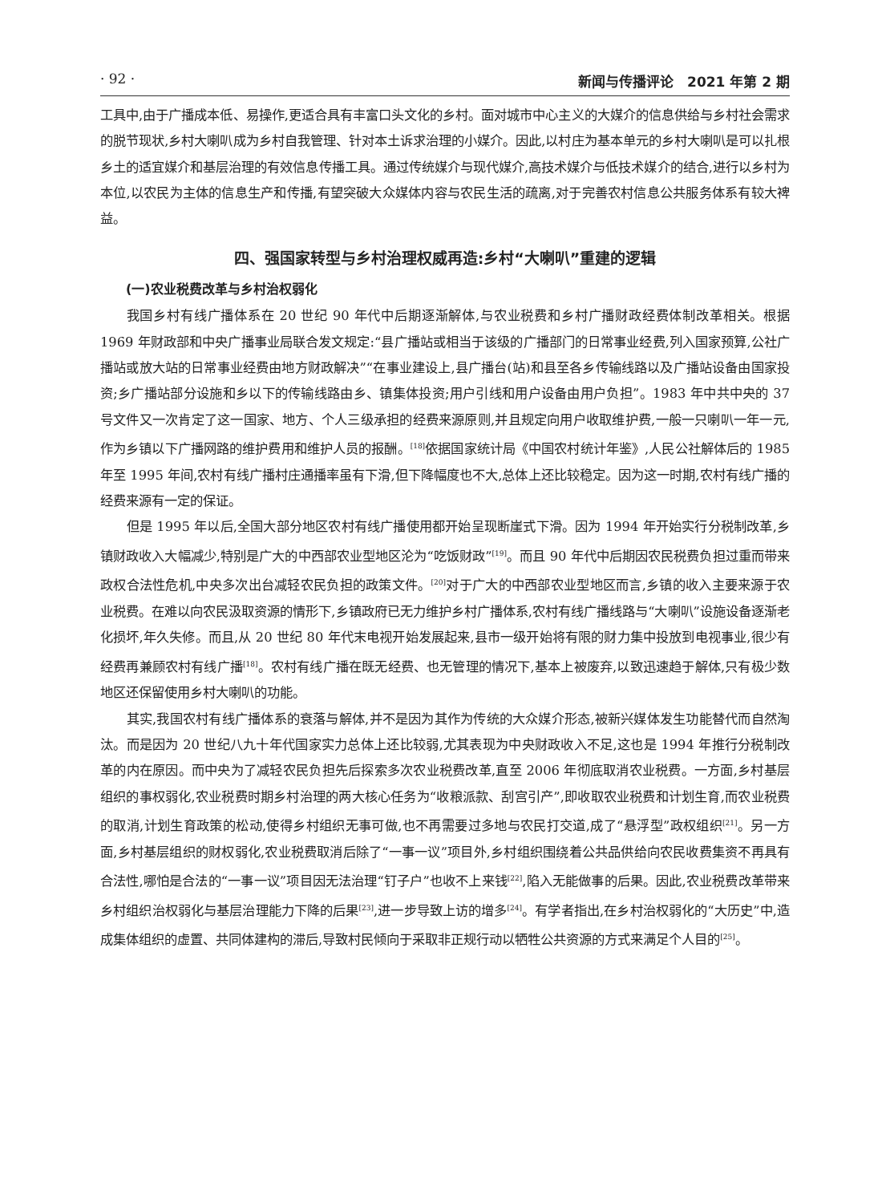· 92 · 新闻与传播评论　2021 年第 2 期
工具中,由于广播成本低、易操作,更适合具有丰富口头文化的乡村。面对城市中心主义的大媒介的信息供给与乡村社会需求的脱节现状,乡村大喇叭成为乡村自我管理、针对本土诉求治理的小媒介。因此,以村庄为基本单元的乡村大喇叭是可以扎根乡土的适宜媒介和基层治理的有效信息传播工具。通过传统媒介与现代媒介,高技术媒介与低技术媒介的结合,进行以乡村为本位,以农民为主体的信息生产和传播,有望突破大众媒体内容与农民生活的疏离,对于完善农村信息公共服务体系有较大裨益。
四、强国家转型与乡村治理权威再造:乡村“大喇叭”重建的逻辑
(一)农业税费改革与乡村治权弱化
我国乡村有线广播体系在 20 世纪 90 年代中后期逐渐解体,与农业税费和乡村广播财政经费体制改革相关。根据 1969 年财政部和中央广播事业局联合发文规定:“县广播站或相当于该级的广播部门的日常事业经费,列入国家预算,公社广播站或放大站的日常事业经费由地方财政解决”“在事业建设上,县广播台(站)和县至各乡传输线路以及广播站设备由国家投资;乡广播站部分设施和乡以下的传输线路由乡、镇集体投资;用户引线和用户设备由用户负担”。1983 年中共中央的 37 号文件又一次肯定了这一国家、地方、个人三级承担的经费来源原则,并且规定向用户收取维护费,一般一只喇叭一年一元,作为乡镇以下广播网路的维护费用和维护人员的报酬。<sup>[18]</sup>依据国家统计局《中国农村统计年鉴》,人民公社解体后的 1985 年至 1995 年间,农村有线广播村庄通播率虽有下滑,但下降幅度也不大,总体上还比较稳定。因为这一时期,农村有线广播的经费来源有一定的保证。
但是 1995 年以后,全国大部分地区农村有线广播使用都开始呈现断崖式下滑。因为 1994 年开始实行分税制改革,乡镇财政收入大幅减少,特别是广大的中西部农业型地区沦为“吃饭财政”<sup>[19]</sup>。而且 90 年代中后期因农民税费负担过重而带来政权合法性危机,中央多次出台减轻农民负担的政策文件。<sup>[20]</sup>对于广大的中西部农业型地区而言,乡镇的收入主要来源于农业税费。在难以向农民汲取资源的情形下,乡镇政府已无力维护乡村广播体系,农村有线广播线路与“大喇叭”设施设备逐渐老化损坏,年久失修。而且,从 20 世纪 80 年代末电视开始发展起来,县市一级开始将有限的财力集中投放到电视事业,很少有经费再兼顾农村有线广播<sup>[18]</sup>。农村有线广播在既无经费、也无管理的情况下,基本上被废弃,以致迅速趋于解体,只有极少数地区还保留使用乡村大喇叭的功能。
其实,我国农村有线广播体系的衰落与解体,并不是因为其作为传统的大众媒介形态,被新兴媒体发生功能替代而自然淘汰。而是因为 20 世纪八九十年代国家实力总体上还比较弱,尤其表现为中央财政收入不足,这也是 1994 年推行分税制改革的内在原因。而中央为了减轻农民负担先后探索多次农业税费改革,直至 2006 年彻底取消农业税费。一方面,乡村基层组织的事权弱化,农业税费时期乡村治理的两大核心任务为“收粮派款、刮宫引产”,即收取农业税费和计划生育,而农业税费的取消,计划生育政策的松动,使得乡村组织无事可做,也不再需要过多地与农民打交道,成了“悬浮型”政权组织<sup>[21]</sup>。另一方面,乡村基层组织的财权弱化,农业税费取消后除了“一事一议”项目外,乡村组织围绕着公共品供给向农民收费集资不再具有合法性,哪怕是合法的“一事一议”项目因无法治理“钉子户”也收不上来钱<sup>[22]</sup>,陷入无能做事的后果。因此,农业税费改革带来乡村组织治权弱化与基层治理能力下降的后果<sup>[23]</sup>,进一步导致上访的增多<sup>[24]</sup>。有学者指出,在乡村治权弱化的“大历史”中,造成集体组织的虚置、共同体建构的滞后,导致村民倾向于采取非正规行动以牺牲公共资源的方式来满足个人目的<sup>[25]</sup>。